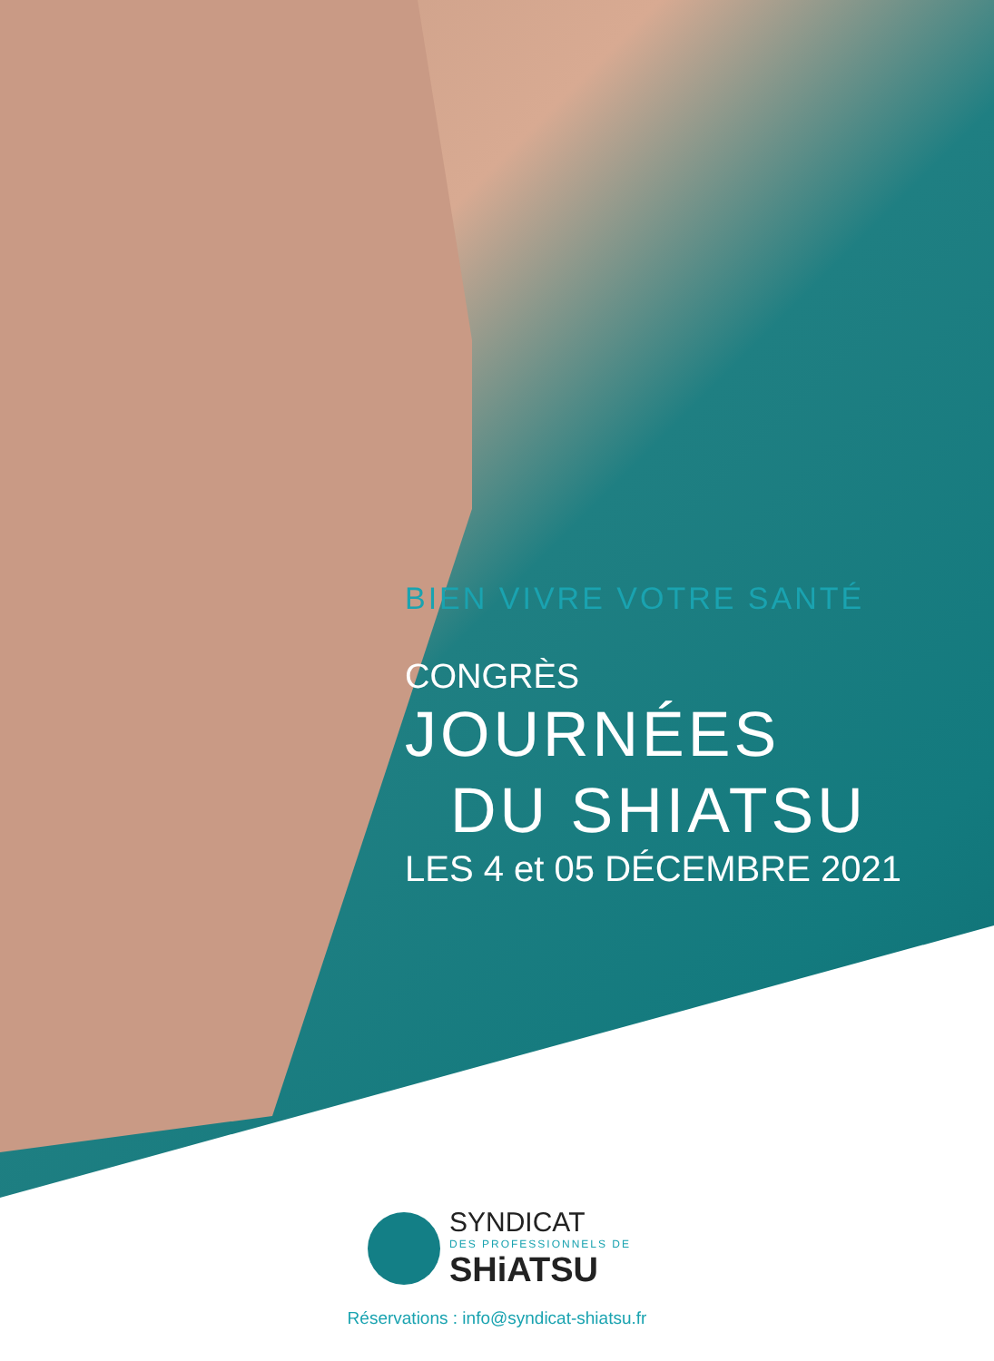BIEN VIVRE VOTRE SANTÉ
CONGRÈS
JOURNÉES
DU SHIATSU
LES 4 et 05 DÉCEMBRE 2021
SYNDICAT
DES PROFESSIONNELS DE
SHiATSU
Réservations : info@syndicat-shiatsu.fr